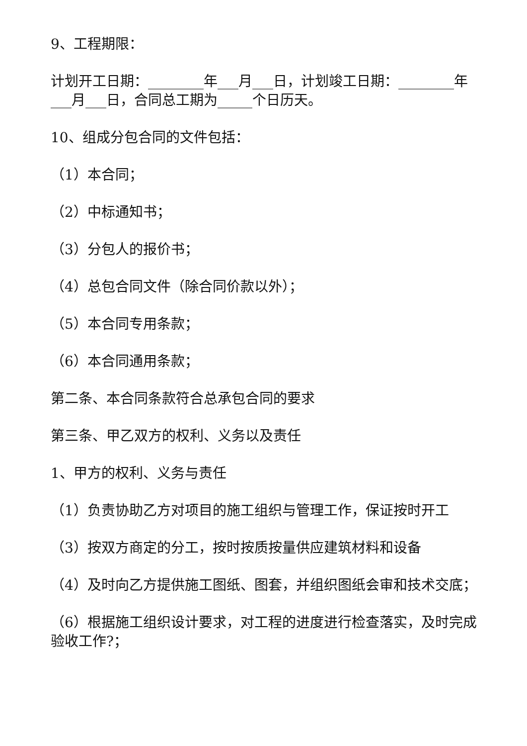9、工程期限：
计划开工日期：________年___月___日，计划竣工日期：________年___月___日，合同总工期为_____个日历天。
10、组成分包合同的文件包括：
（1）本合同；
（2）中标通知书；
（3）分包人的报价书；
（4）总包合同文件（除合同价款以外）；
（5）本合同专用条款；
（6）本合同通用条款；
第二条、本合同条款符合总承包合同的要求
第三条、甲乙双方的权利、义务以及责任
1、甲方的权利、义务与责任
（1）负责协助乙方对项目的施工组织与管理工作，保证按时开工
（3）按双方商定的分工，按时按质按量供应建筑材料和设备
（4）及时向乙方提供施工图纸、图套，并组织图纸会审和技术交底；
（6）根据施工组织设计要求，对工程的进度进行检查落实，及时完成验收工作?；